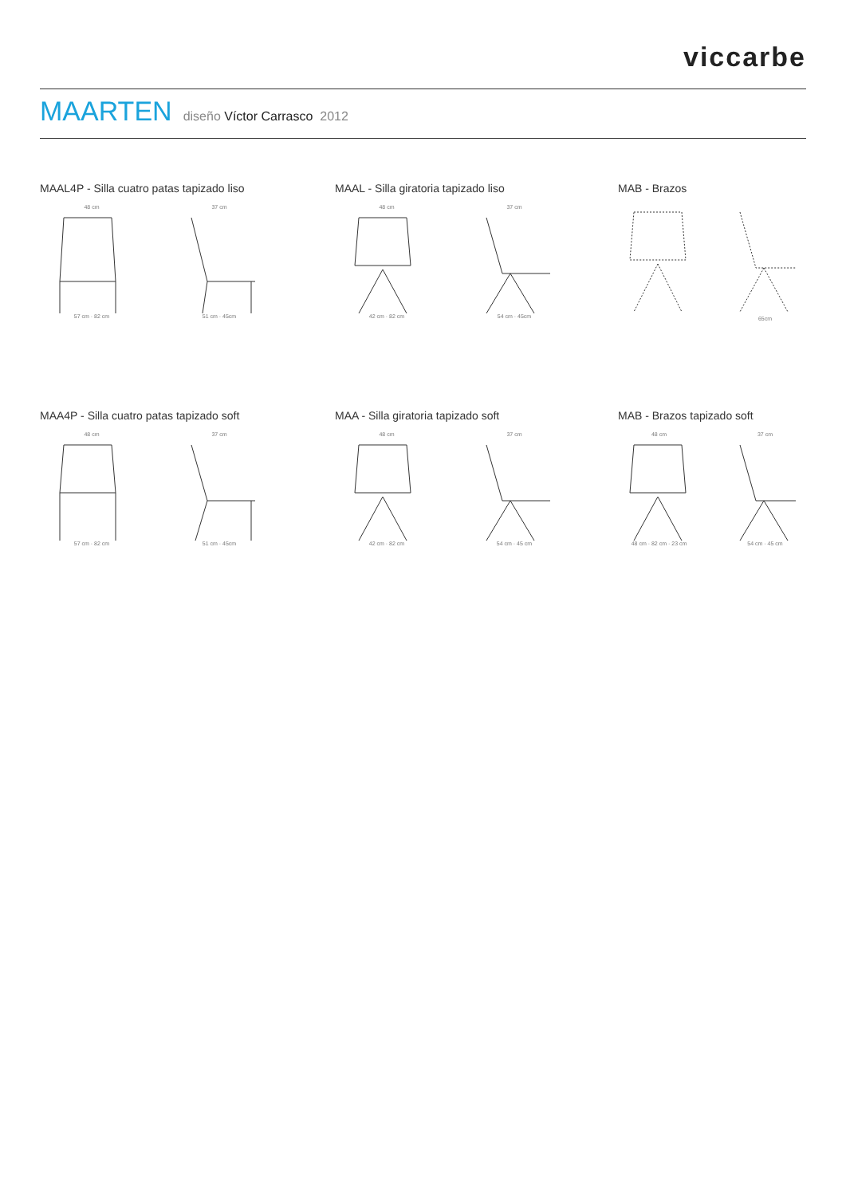viccarbe
MAARTEN diseño Víctor Carrasco 2012
MAAL4P - Silla cuatro patas tapizado liso
48 cm57 cm · 82 cm 37 cm51 cm · 45cm
MAAL - Silla giratoria tapizado liso
48 cm42 cm · 82 cm 37 cm54 cm · 45cm
MAB - Brazos
65cm
MAA4P - Silla cuatro patas tapizado soft
48 cm57 cm · 82 cm 37 cm51 cm · 45cm
MAA - Silla giratoria tapizado soft
48 cm42 cm · 82 cm 37 cm54 cm · 45 cm
MAB - Brazos tapizado soft
48 cm48 cm · 82 cm · 23 cm 37 cm54 cm · 45 cm